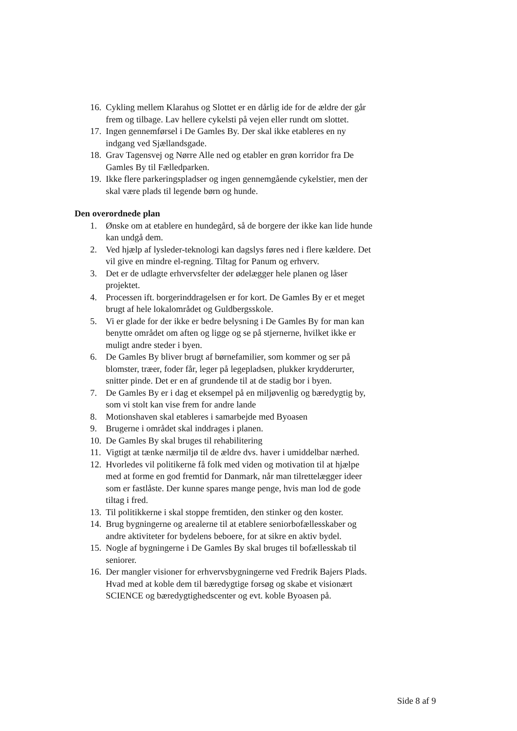16. Cykling mellem Klarahus og Slottet er en dårlig ide for de ældre der går frem og tilbage. Lav hellere cykelsti på vejen eller rundt om slottet.
17. Ingen gennemførsel i De Gamles By. Der skal ikke etableres en ny indgang ved Sjællandsgade.
18. Grav Tagensvej og Nørre Alle ned og etabler en grøn korridor fra De Gamles By til Fælledparken.
19. Ikke flere parkeringspladser og ingen gennemgående cykelstier, men der skal være plads til legende børn og hunde.
Den overordnede plan
1. Ønske om at etablere en hundegård, så de borgere der ikke kan lide hunde kan undgå dem.
2. Ved hjælp af lysleder-teknologi kan dagslys føres ned i flere kældere. Det vil give en mindre el-regning. Tiltag for Panum og erhverv.
3. Det er de udlagte erhvervsfelter der ødelægger hele planen og låser projektet.
4. Processen ift. borgerinddragelsen er for kort. De Gamles By er et meget brugt af hele lokalområdet og Guldbergsskole.
5. Vi er glade for der ikke er bedre belysning i De Gamles By for man kan benytte området om aften og ligge og se på stjernerne, hvilket ikke er muligt andre steder i byen.
6. De Gamles By bliver brugt af børnefamilier, som kommer og ser på blomster, træer, foder får, leger på legepladsen, plukker krydderurter, snitter pinde. Det er en af grundende til at de stadig bor i byen.
7. De Gamles By er i dag et eksempel på en miljøvenlig og bæredygtig by, som vi stolt kan vise frem for andre lande
8. Motionshaven skal etableres i samarbejde med Byoasen
9. Brugerne i området skal inddrages i planen.
10. De Gamles By skal bruges til rehabilitering
11. Vigtigt at tænke nærmiljø til de ældre dvs. haver i umiddelbar nærhed.
12. Hvorledes vil politikerne få folk med viden og motivation til at hjælpe med at forme en god fremtid for Danmark, når man tilrettelægger ideer som er fastlåste. Der kunne spares mange penge, hvis man lod de gode tiltag i fred.
13. Til politikkerne i skal stoppe fremtiden, den stinker og den koster.
14. Brug bygningerne og arealerne til at etablere seniorbofællesskaber og andre aktiviteter for bydelens beboere, for at sikre en aktiv bydel.
15. Nogle af bygningerne i De Gamles By skal bruges til bofællesskab til seniorer.
16. Der mangler visioner for erhvervsbygningerne ved Fredrik Bajers Plads. Hvad med at koble dem til bæredygtige forsøg og skabe et visionært SCIENCE og bæredygtighedscenter og evt. koble Byoasen på.
Side 8 af 9